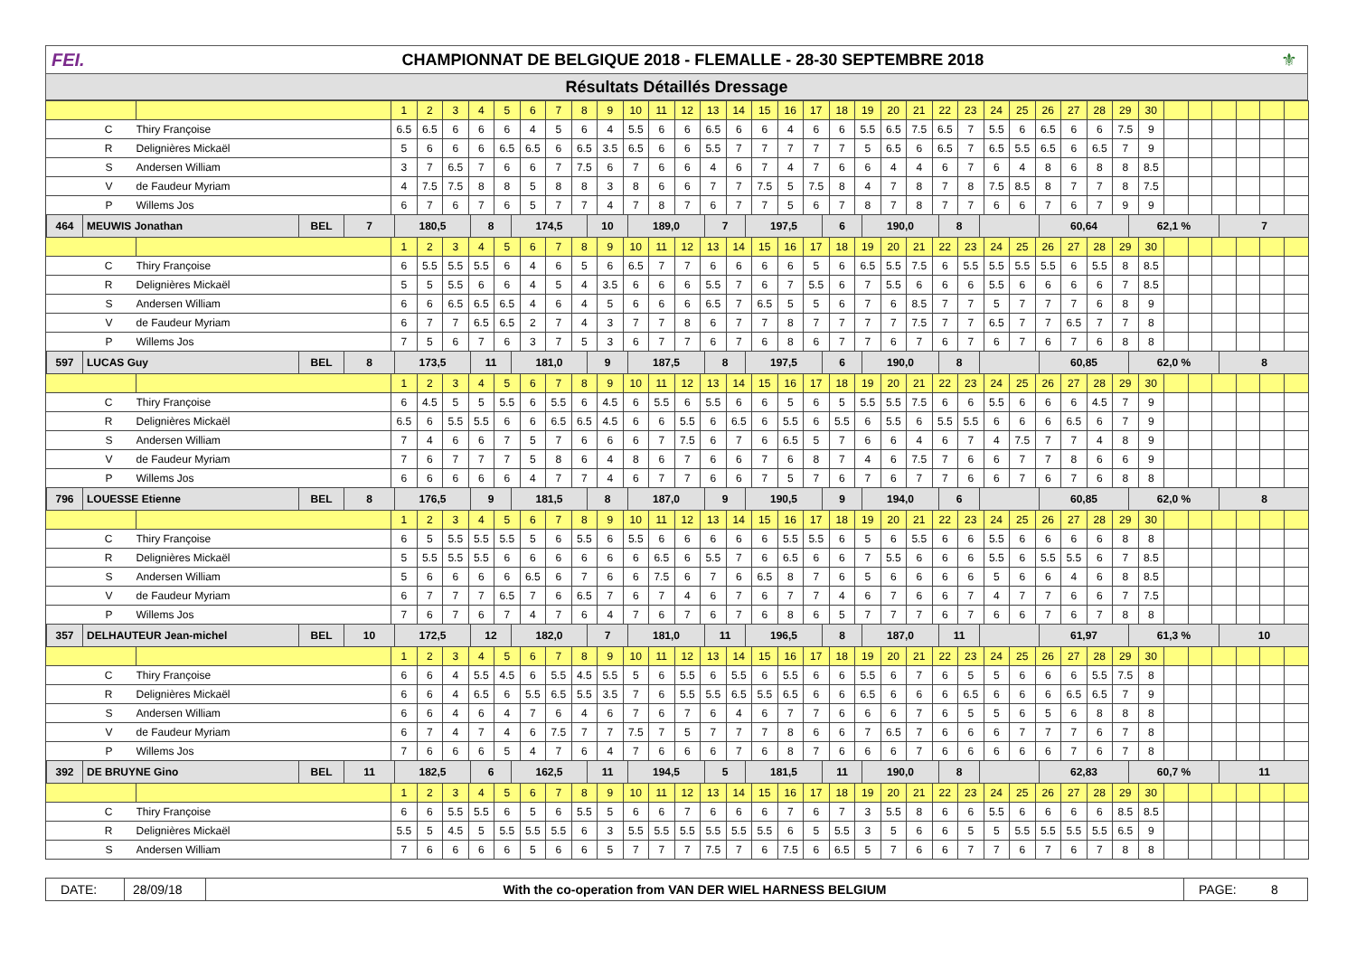FEI.
CHAMPIONNAT DE BELGIQUE 2018 - FLEMALLE - 28-30 SEPTEMBRE 2018
⚜
Résultats Détaillés Dressage
| | | 1 | 2 | 3 | 4 | 5 | 6 | 7 | 8 | 9 | 10 | 11 | 12 | 13 | 14 | 15 | 16 | 17 | 18 | 19 | 20 | 21 | 22 | 23 | 24 | 25 | 26 | 27 | 28 | 29 | 30 | | | | | | |
| --- | --- | --- | --- | --- | --- | --- | --- | --- | --- | --- | --- | --- | --- | --- | --- | --- | --- | --- | --- | --- | --- | --- | --- | --- | --- | --- | --- | --- | --- | --- | --- | --- | --- | --- | --- | --- | --- |
| C | Thiry Françoise | 6.5 | 6.5 | 6 | 6 | 6 | 4 | 5 | 6 | 4 | 5.5 | 6 | 6 | 6.5 | 6 | 6 | 4 | 6 | 6 | 5.5 | 6.5 | 7.5 | 6.5 | 7 | 5.5 | 6 | 6.5 | 6 | 6 | 7.5 | 9 | | | | | | |
| R | Delignières Mickaël | 5 | 6 | 6 | 6 | 6.5 | 6.5 | 6 | 6.5 | 3.5 | 6.5 | 6 | 6 | 5.5 | 7 | 7 | 7 | 7 | 7 | 5 | 6.5 | 6 | 6.5 | 7 | 6.5 | 5.5 | 6.5 | 6 | 6.5 | 7 | 9 | | | | | | |
| S | Andersen William | 3 | 7 | 6.5 | 7 | 6 | 6 | 7 | 7.5 | 6 | 7 | 6 | 6 | 4 | 6 | 7 | 4 | 7 | 6 | 6 | 4 | 4 | 6 | 7 | 6 | 4 | 8 | 6 | 8 | 8 | 8.5 | | | | | | |
| V | de Faudeur Myriam | 4 | 7.5 | 7.5 | 8 | 8 | 5 | 8 | 8 | 3 | 8 | 6 | 6 | 7 | 7 | 7.5 | 5 | 7.5 | 8 | 4 | 7 | 8 | 7 | 8 | 7.5 | 8.5 | 8 | 7 | 7 | 8 | 7.5 | | | | | | |
| P | Willems Jos | 6 | 7 | 6 | 7 | 6 | 5 | 7 | 7 | 4 | 7 | 8 | 7 | 6 | 7 | 7 | 5 | 6 | 7 | 8 | 7 | 8 | 7 | 7 | 6 | 6 | 7 | 6 | 7 | 9 | 9 | | | | | | |
| / 464 / MEUWIS Jonathan / BEL / 7 / 180,5 / 8 / 174,5 / 10 / 189,0 / 7 / 197,5 / 6 / 190,0 / 8 / / 60,64 / 62,1 % / 7 / | | | | | | | | | | | | | | | | | | | | | | | | | | | | | | | | | | | | | |
| | | 1 | 2 | 3 | 4 | 5 | 6 | 7 | 8 | 9 | 10 | 11 | 12 | 13 | 14 | 15 | 16 | 17 | 18 | 19 | 20 | 21 | 22 | 23 | 24 | 25 | 26 | 27 | 28 | 29 | 30 | | | | | | |
| C | Thiry Françoise | 6 | 5.5 | 5.5 | 5.5 | 6 | 4 | 6 | 5 | 6 | 6.5 | 7 | 7 | 6 | 6 | 6 | 6 | 5 | 6 | 6.5 | 5.5 | 7.5 | 6 | 5.5 | 5.5 | 5.5 | 5.5 | 6 | 5.5 | 8 | 8.5 | | | | | | |
| R | Delignières Mickaël | 5 | 5 | 5.5 | 6 | 6 | 4 | 5 | 4 | 3.5 | 6 | 6 | 6 | 5.5 | 7 | 6 | 7 | 5.5 | 6 | 7 | 5.5 | 6 | 6 | 6 | 5.5 | 6 | 6 | 6 | 6 | 7 | 8.5 | | | | | | |
| S | Andersen William | 6 | 6 | 6.5 | 6.5 | 6.5 | 4 | 6 | 4 | 5 | 6 | 6 | 6 | 6.5 | 7 | 6.5 | 5 | 5 | 6 | 7 | 6 | 8.5 | 7 | 7 | 5 | 7 | 7 | 7 | 6 | 8 | 9 | | | | | | |
| V | de Faudeur Myriam | 6 | 7 | 7 | 6.5 | 6.5 | 2 | 7 | 4 | 3 | 7 | 7 | 8 | 6 | 7 | 7 | 8 | 7 | 7 | 7 | 7 | 7.5 | 7 | 7 | 6.5 | 7 | 7 | 6.5 | 7 | 7 | 8 | | | | | | |
| P | Willems Jos | 7 | 5 | 6 | 7 | 6 | 3 | 7 | 5 | 3 | 6 | 7 | 7 | 6 | 7 | 6 | 8 | 6 | 7 | 7 | 6 | 7 | 6 | 7 | 6 | 7 | 6 | 7 | 6 | 8 | 8 | | | | | | |
| / 597 / LUCAS Guy / BEL / 8 / 173,5 / 11 / 181,0 / 9 / 187,5 / 8 / 197,5 / 6 / 190,0 / 8 / / 60,85 / 62,0 % / 8 / | | | | | | | | | | | | | | | | | | | | | | | | | | | | | | | | | | | | | |
| | | 1 | 2 | 3 | 4 | 5 | 6 | 7 | 8 | 9 | 10 | 11 | 12 | 13 | 14 | 15 | 16 | 17 | 18 | 19 | 20 | 21 | 22 | 23 | 24 | 25 | 26 | 27 | 28 | 29 | 30 | | | | | | |
| C | Thiry Françoise | 6 | 4.5 | 5 | 5 | 5.5 | 6 | 5.5 | 6 | 4.5 | 6 | 5.5 | 6 | 5.5 | 6 | 6 | 5 | 6 | 5 | 5.5 | 5.5 | 7.5 | 6 | 6 | 5.5 | 6 | 6 | 6 | 4.5 | 7 | 9 | | | | | | |
| R | Delignières Mickaël | 6.5 | 6 | 5.5 | 5.5 | 6 | 6 | 6.5 | 6.5 | 4.5 | 6 | 6 | 5.5 | 6 | 6.5 | 6 | 5.5 | 6 | 5.5 | 6 | 5.5 | 6 | 5.5 | 5.5 | 6 | 6 | 6 | 6.5 | 6 | 7 | 9 | | | | | | |
| S | Andersen William | 7 | 4 | 6 | 6 | 7 | 5 | 7 | 6 | 6 | 6 | 7 | 7.5 | 6 | 7 | 6 | 6.5 | 5 | 7 | 6 | 6 | 4 | 6 | 7 | 4 | 7.5 | 7 | 7 | 4 | 8 | 9 | | | | | | |
| V | de Faudeur Myriam | 7 | 6 | 7 | 7 | 7 | 5 | 8 | 6 | 4 | 8 | 6 | 7 | 6 | 6 | 7 | 6 | 8 | 7 | 4 | 6 | 7.5 | 7 | 6 | 6 | 7 | 7 | 8 | 6 | 6 | 9 | | | | | | |
| P | Willems Jos | 6 | 6 | 6 | 6 | 6 | 4 | 7 | 7 | 4 | 6 | 7 | 7 | 6 | 6 | 7 | 5 | 7 | 6 | 7 | 6 | 7 | 7 | 6 | 6 | 7 | 6 | 7 | 6 | 8 | 8 | | | | | | |
| / 796 / LOUESSE Etienne / BEL / 8 / 176,5 / 9 / 181,5 / 8 / 187,0 / 9 / 190,5 / 9 / 194,0 / 6 / / 60,85 / 62,0 % / 8 / | | | | | | | | | | | | | | | | | | | | | | | | | | | | | | | | | | | | | |
| | | 1 | 2 | 3 | 4 | 5 | 6 | 7 | 8 | 9 | 10 | 11 | 12 | 13 | 14 | 15 | 16 | 17 | 18 | 19 | 20 | 21 | 22 | 23 | 24 | 25 | 26 | 27 | 28 | 29 | 30 | | | | | | |
| C | Thiry Françoise | 6 | 5 | 5.5 | 5.5 | 5.5 | 5 | 6 | 5.5 | 6 | 5.5 | 6 | 6 | 6 | 6 | 6 | 5.5 | 5.5 | 6 | 5 | 6 | 5.5 | 6 | 6 | 5.5 | 6 | 6 | 6 | 6 | 8 | 8 | | | | | | |
| R | Delignières Mickaël | 5 | 5.5 | 5.5 | 5.5 | 6 | 6 | 6 | 6 | 6 | 6 | 6.5 | 6 | 5.5 | 7 | 6 | 6.5 | 6 | 6 | 7 | 5.5 | 6 | 6 | 6 | 5.5 | 6 | 5.5 | 5.5 | 6 | 7 | 8.5 | | | | | | |
| S | Andersen William | 5 | 6 | 6 | 6 | 6 | 6.5 | 6 | 7 | 6 | 6 | 7.5 | 6 | 7 | 6 | 6.5 | 8 | 7 | 6 | 5 | 6 | 6 | 6 | 6 | 5 | 6 | 6 | 4 | 6 | 8 | 8.5 | | | | | | |
| V | de Faudeur Myriam | 6 | 7 | 7 | 7 | 6.5 | 7 | 6 | 6.5 | 7 | 6 | 7 | 4 | 6 | 7 | 6 | 7 | 7 | 4 | 6 | 7 | 6 | 6 | 7 | 4 | 7 | 7 | 6 | 6 | 7 | 7.5 | | | | | | |
| P | Willems Jos | 7 | 6 | 7 | 6 | 7 | 4 | 7 | 6 | 4 | 7 | 6 | 7 | 6 | 7 | 6 | 8 | 6 | 5 | 7 | 7 | 7 | 6 | 7 | 6 | 6 | 7 | 6 | 7 | 8 | 8 | | | | | | |
| / 357 / DELHAUTEUR Jean-michel / BEL / 10 / 172,5 / 12 / 182,0 / 7 / 181,0 / 11 / 196,5 / 8 / 187,0 / 11 / / 61,97 / 61,3 % / 10 / | | | | | | | | | | | | | | | | | | | | | | | | | | | | | | | | | | | | | |
| | | 1 | 2 | 3 | 4 | 5 | 6 | 7 | 8 | 9 | 10 | 11 | 12 | 13 | 14 | 15 | 16 | 17 | 18 | 19 | 20 | 21 | 22 | 23 | 24 | 25 | 26 | 27 | 28 | 29 | 30 | | | | | | |
| C | Thiry Françoise | 6 | 6 | 4 | 5.5 | 4.5 | 6 | 5.5 | 4.5 | 5.5 | 5 | 6 | 5.5 | 6 | 5.5 | 6 | 5.5 | 6 | 6 | 5.5 | 6 | 7 | 6 | 5 | 5 | 6 | 6 | 6 | 5.5 | 7.5 | 8 | | | | | | |
| R | Delignières Mickaël | 6 | 6 | 4 | 6.5 | 6 | 5.5 | 6.5 | 5.5 | 3.5 | 7 | 6 | 5.5 | 5.5 | 6.5 | 5.5 | 6.5 | 6 | 6 | 6.5 | 6 | 6 | 6 | 6.5 | 6 | 6 | 6 | 6.5 | 6.5 | 7 | 9 | | | | | | |
| S | Andersen William | 6 | 6 | 4 | 6 | 4 | 7 | 6 | 4 | 6 | 7 | 6 | 7 | 6 | 4 | 6 | 7 | 7 | 6 | 6 | 6 | 7 | 6 | 5 | 5 | 6 | 5 | 6 | 8 | 8 | 8 | | | | | | |
| V | de Faudeur Myriam | 6 | 7 | 4 | 7 | 4 | 6 | 7.5 | 7 | 7 | 7.5 | 7 | 5 | 7 | 7 | 7 | 8 | 6 | 6 | 7 | 6.5 | 7 | 6 | 6 | 6 | 7 | 7 | 7 | 6 | 7 | 8 | | | | | | |
| P | Willems Jos | 7 | 6 | 6 | 6 | 5 | 4 | 7 | 6 | 4 | 7 | 6 | 6 | 6 | 7 | 6 | 8 | 7 | 6 | 6 | 6 | 7 | 6 | 6 | 6 | 6 | 6 | 7 | 6 | 7 | 8 | | | | | | |
| / 392 / DE BRUYNE Gino / BEL / 11 / 182,5 / 6 / 162,5 / 11 / 194,5 / 5 / 181,5 / 11 / 190,0 / 8 / / 62,83 / 60,7 % / 11 / | | | | | | | | | | | | | | | | | | | | | | | | | | | | | | | | | | | | | |
| | | 1 | 2 | 3 | 4 | 5 | 6 | 7 | 8 | 9 | 10 | 11 | 12 | 13 | 14 | 15 | 16 | 17 | 18 | 19 | 20 | 21 | 22 | 23 | 24 | 25 | 26 | 27 | 28 | 29 | 30 | | | | | | |
| C | Thiry Françoise | 6 | 6 | 5.5 | 5.5 | 6 | 5 | 6 | 5.5 | 5 | 6 | 6 | 7 | 6 | 6 | 6 | 7 | 6 | 7 | 3 | 5.5 | 8 | 6 | 6 | 5.5 | 6 | 6 | 6 | 6 | 8.5 | 8.5 | | | | | | |
| R | Delignières Mickaël | 5.5 | 5 | 4.5 | 5 | 5.5 | 5.5 | 5.5 | 6 | 3 | 5.5 | 5.5 | 5.5 | 5.5 | 5.5 | 5.5 | 6 | 5 | 5.5 | 3 | 5 | 6 | 6 | 5 | 5 | 5.5 | 5.5 | 5.5 | 5.5 | 6.5 | 9 | | | | | | |
| S | Andersen William | 7 | 6 | 6 | 6 | 6 | 5 | 6 | 6 | 5 | 7 | 7 | 7 | 7.5 | 7 | 6 | 7.5 | 6 | 6.5 | 5 | 7 | 6 | 6 | 7 | 7 | 6 | 7 | 6 | 7 | 8 | 8 | | | | | | |
DATE: 28/09/18 With the co-operation from VAN DER WIEL HARNESS BELGIUM
PAGE: 8